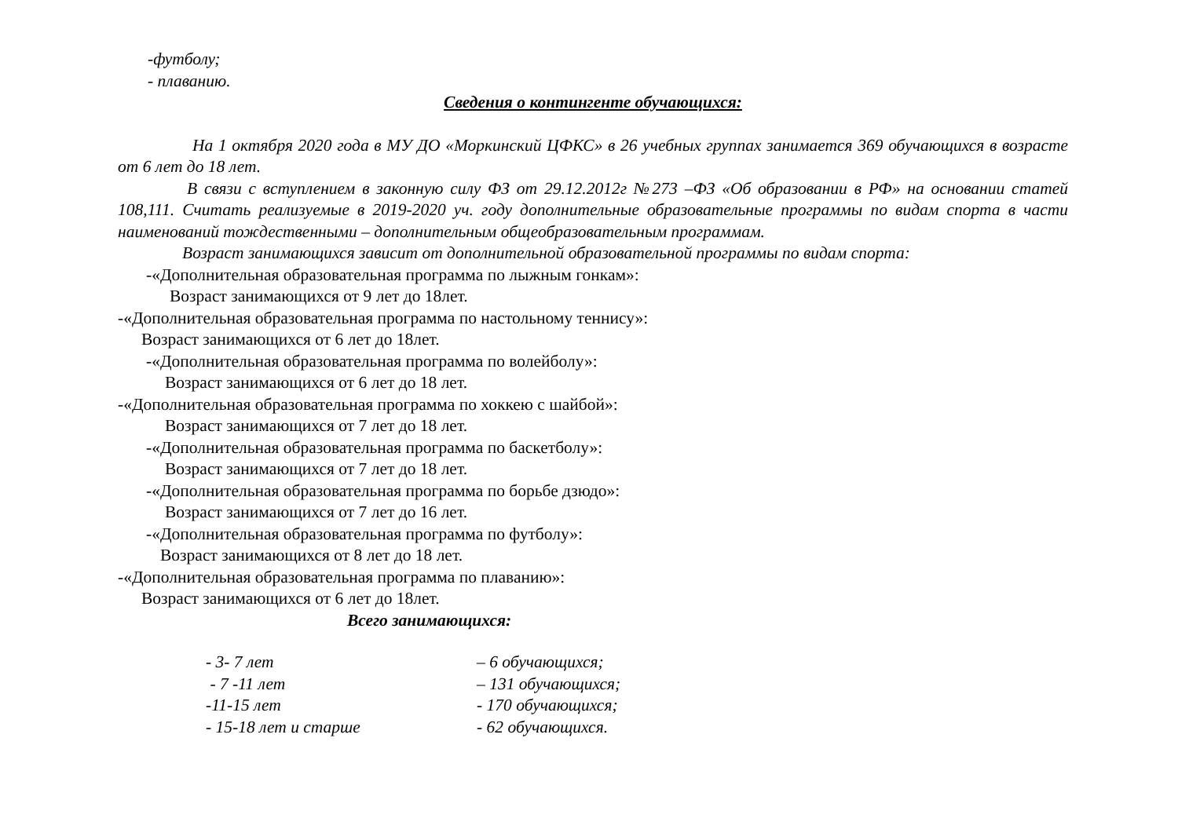-футболу;
- плаванию.
Сведения о контингенте обучающихся:
На 1 октября 2020 года в МУ ДО «Моркинский ЦФКС» в 26 учебных группах занимается 369 обучающихся в возрасте от 6 лет до 18 лет.
В связи с вступлением в законную силу ФЗ от 29.12.2012г №273 –ФЗ «Об образовании в РФ» на основании статей 108,111. Считать реализуемые в 2019-2020 уч. году дополнительные образовательные программы по видам спорта в части наименований тождественными – дополнительным общеобразовательным программам.
Возраст занимающихся зависит от дополнительной образовательной программы по видам спорта:
-«Дополнительная образовательная программа по лыжным гонкам»:
Возраст занимающихся от 9 лет до 18лет.
-«Дополнительная образовательная программа по настольному теннису»:
Возраст занимающихся от 6 лет до 18лет.
-«Дополнительная образовательная программа по волейболу»:
Возраст занимающихся от 6 лет до 18 лет.
-«Дополнительная образовательная программа по хоккею с шайбой»:
Возраст занимающихся от 7 лет до 18 лет.
-«Дополнительная образовательная программа по баскетболу»:
Возраст занимающихся от 7 лет до 18 лет.
-«Дополнительная образовательная программа по борьбе дзюдо»:
Возраст занимающихся от 7 лет до 16 лет.
-«Дополнительная образовательная программа по футболу»:
Возраст занимающихся от 8 лет до 18 лет.
-«Дополнительная образовательная программа по плаванию»:
Возраст занимающихся от 6 лет до 18лет.
Всего занимающихся:
| - 3- 7 лет | – 6 обучающихся; |
| - 7 -11 лет | – 131 обучающихся; |
| -11-15 лет | - 170 обучающихся; |
| - 15-18 лет и старше | - 62 обучающихся. |